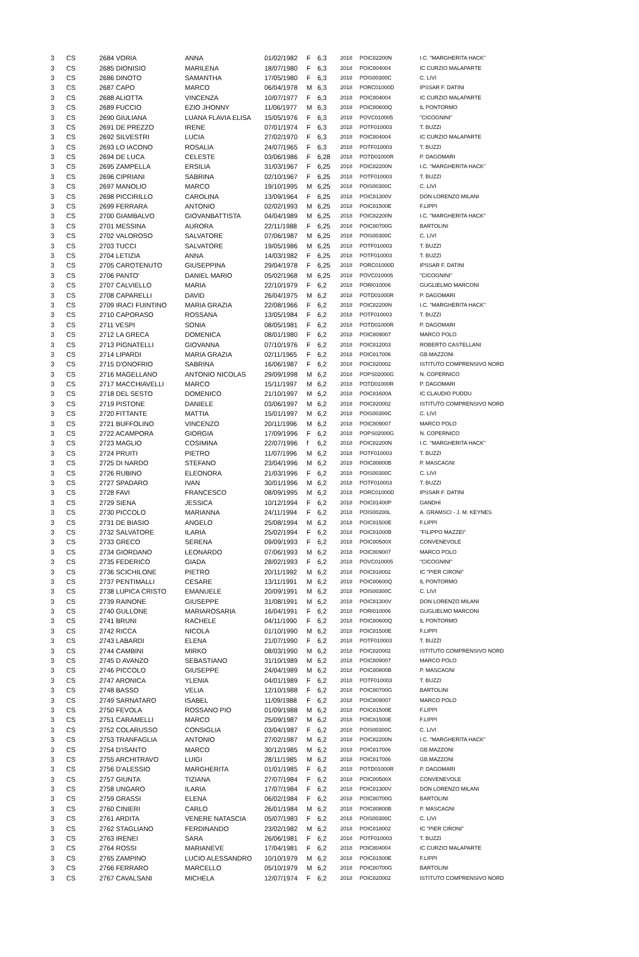| 3 | CS | 2684 VORIA | ANNA | 01/02/1982 | F | 6,3 | 2018 | POIC82200N | I.C. "MARGHERITA HACK" |
| 3 | CS | 2685 DIONISIO | MARILENA | 18/07/1980 | F | 6,3 | 2018 | POIC804004 | IC CURZIO MALAPARTE |
| 3 | CS | 2686 DINOTO | SAMANTHA | 17/05/1980 | F | 6,3 | 2018 | POIS00300C | C. LIVI |
| 3 | CS | 2687 CAPO | MARCO | 06/04/1978 | M | 6,3 | 2018 | PORC01000D | IPSSAR F. DATINI |
| 3 | CS | 2688 ALIOTTA | VINCENZA | 10/07/1977 | F | 6,3 | 2018 | POIC804004 | IC CURZIO MALAPARTE |
| 3 | CS | 2689 FUCCIO | EZIO JHONNY | 11/06/1977 | M | 6,3 | 2018 | POIC80600Q | IL PONTORMO |
| 3 | CS | 2690 GIULIANA | LUANA FLAVIA ELISA | 15/05/1976 | F | 6,3 | 2018 | POVC010005 | "CICOGNINI" |
| 3 | CS | 2691 DE PREZZO | IRENE | 07/01/1974 | F | 6,3 | 2018 | POTF010003 | T. BUZZI |
| 3 | CS | 2692 SILVESTRI | LUCIA | 27/02/1970 | F | 6,3 | 2018 | POIC804004 | IC CURZIO MALAPARTE |
| 3 | CS | 2693 LO IACONO | ROSALIA | 24/07/1965 | F | 6,3 | 2018 | POTF010003 | T. BUZZI |
| 3 | CS | 2694 DE LUCA | CELESTE | 03/06/1986 | F | 6,28 | 2018 | POTD01000R | P. DAGOMARI |
| 3 | CS | 2695 ZAMPELLA | ERSILIA | 31/03/1967 | F | 6,25 | 2018 | POIC82200N | I.C. "MARGHERITA HACK" |
| 3 | CS | 2696 CIPRIANI | SABRINA | 02/10/1967 | F | 6,25 | 2018 | POTF010003 | T. BUZZI |
| 3 | CS | 2697 MANOLIO | MARCO | 19/10/1995 | M | 6,25 | 2018 | POIS00300C | C. LIVI |
| 3 | CS | 2698 PICCIRILLO | CAROLINA | 13/09/1964 | F | 6,25 | 2018 | POIC81300V | DON LORENZO MILANI |
| 3 | CS | 2699 FERRARA | ANTONIO | 02/02/1993 | M | 6,25 | 2018 | POIC81500E | F.LIPPI |
| 3 | CS | 2700 GIAMBALVO | GIOVANBATTISTA | 04/04/1989 | M | 6,25 | 2018 | POIC82200N | I.C. "MARGHERITA HACK" |
| 3 | CS | 2701 MESSINA | AURORA | 22/11/1988 | F | 6,25 | 2018 | POIC80700G | BARTOLINI |
| 3 | CS | 2702 VALOROSO | SALVATORE | 07/06/1987 | M | 6,25 | 2018 | POIS00300C | C. LIVI |
| 3 | CS | 2703 TUCCI | SALVATORE | 19/05/1986 | M | 6,25 | 2018 | POTF010003 | T. BUZZI |
| 3 | CS | 2704 LETIZIA | ANNA | 14/03/1982 | F | 6,25 | 2018 | POTF010003 | T. BUZZI |
| 3 | CS | 2705 CAROTENUTO | GIUSEPPINA | 29/04/1978 | F | 6,25 | 2018 | PORC01000D | IPSSAR F. DATINI |
| 3 | CS | 2706 PANTO' | DANIEL MARIO | 05/02/1968 | M | 6,25 | 2018 | POVC010005 | "CICOGNINI" |
| 3 | CS | 2707 CALVIELLO | MARIA | 22/10/1979 | F | 6,2 | 2018 | PORI010006 | GUGLIELMO MARCONI |
| 3 | CS | 2708 CAPARELLI | DAVID | 26/04/1975 | M | 6,2 | 2018 | POTD01000R | P. DAGOMARI |
| 3 | CS | 2709 IRACI FUINTINO | MARIA GRAZIA | 22/08/1966 | F | 6,2 | 2018 | POIC82200N | I.C. "MARGHERITA HACK" |
| 3 | CS | 2710 CAPORASO | ROSSANA | 13/05/1984 | F | 6,2 | 2018 | POTF010003 | T. BUZZI |
| 3 | CS | 2711 VESPI | SONIA | 08/05/1981 | F | 6,2 | 2018 | POTD01000R | P. DAGOMARI |
| 3 | CS | 2712 LA GRECA | DOMENICA | 08/01/1980 | F | 6,2 | 2018 | POIC809007 | MARCO POLO |
| 3 | CS | 2713 PIGNATELLI | GIOVANNA | 07/10/1976 | F | 6,2 | 2018 | POIC812003 | ROBERTO CASTELLANI |
| 3 | CS | 2714 LIPARDI | MARIA GRAZIA | 02/11/1965 | F | 6,2 | 2018 | POIC817006 | GB.MAZZONI |
| 3 | CS | 2715 D'ONOFRIO | SABRINA | 16/06/1987 | F | 6,2 | 2018 | POIC820002 | ISTITUTO COMPRENSIVO NORD |
| 3 | CS | 2716 MAGELLANO | ANTONIO NICOLAS | 29/09/1998 | M | 6,2 | 2018 | POPS02000G | N. COPERNICO |
| 3 | CS | 2717 MACCHIAVELLI | MARCO | 15/11/1997 | M | 6,2 | 2018 | POTD01000R | P. DAGOMARI |
| 3 | CS | 2718 DEL SESTO | DOMENICO | 21/10/1997 | M | 6,2 | 2018 | POIC81600A | IC CLAUDIO PUDDU |
| 3 | CS | 2719 PISTONE | DANIELE | 03/06/1997 | M | 6,2 | 2018 | POIC820002 | ISTITUTO COMPRENSIVO NORD |
| 3 | CS | 2720 FITTANTE | MATTIA | 15/01/1997 | M | 6,2 | 2018 | POIS00300C | C. LIVI |
| 3 | CS | 2721 BUFFOLINO | VINCENZO | 20/11/1996 | M | 6,2 | 2018 | POIC809007 | MARCO POLO |
| 3 | CS | 2722 ACAMPORA | GIORGIA | 17/09/1996 | F | 6,2 | 2018 | POPS02000G | N. COPERNICO |
| 3 | CS | 2723 MAGLIO | COSIMINA | 22/07/1996 | f | 6,2 | 2018 | POIC82200N | I.C. "MARGHERITA HACK" |
| 3 | CS | 2724 PRUITI | PIETRO | 11/07/1996 | M | 6,2 | 2018 | POTF010003 | T. BUZZI |
| 3 | CS | 2725 DI NARDO | STEFANO | 23/04/1996 | M | 6,2 | 2018 | POIC80800B | P. MASCAGNI |
| 3 | CS | 2726 RUBINO | ELEONORA | 21/03/1996 | F | 6,2 | 2018 | POIS00300C | C. LIVI |
| 3 | CS | 2727 SPADARO | IVAN | 30/01/1996 | M | 6,2 | 2018 | POTF010003 | T. BUZZI |
| 3 | CS | 2728 FAVI | FRANCESCO | 08/09/1995 | M | 6,2 | 2018 | PORC01000D | IPSSAR F. DATINI |
| 3 | CS | 2729 SIENA | JESSICA | 10/12/1994 | F | 6,2 | 2018 | POIC81400P | GANDHI |
| 3 | CS | 2730 PICCOLO | MARIANNA | 24/11/1994 | F | 6,2 | 2018 | POIS00200L | A. GRAMSCI - J. M. KEYNES |
| 3 | CS | 2731 DE BIASIO | ANGELO | 25/08/1994 | M | 6,2 | 2018 | POIC81500E | F.LIPPI |
| 3 | CS | 2732 SALVATORE | ILARIA | 25/02/1994 | F | 6,2 | 2018 | POIC81000B | "FILIPPO MAZZEI" |
| 3 | CS | 2733 GRECO | SERENA | 09/09/1993 | F | 6,2 | 2018 | POIC80500X | CONVENEVOLE |
| 3 | CS | 2734 GIORDANO | LEONARDO | 07/06/1993 | M | 6,2 | 2018 | POIC809007 | MARCO POLO |
| 3 | CS | 2735 FEDERICO | GIADA | 28/02/1993 | F | 6,2 | 2018 | POVC010005 | "CICOGNINI" |
| 3 | CS | 2736 SCICHILONE | PIETRO | 20/11/1992 | M | 6,2 | 2018 | POIC818002 | IC "PIER CIRONI" |
| 3 | CS | 2737 PENTIMALLI | CESARE | 13/11/1991 | M | 6,2 | 2018 | POIC80600Q | IL PONTORMO |
| 3 | CS | 2738 LUPICA CRISTO | EMANUELE | 20/09/1991 | M | 6,2 | 2018 | POIS00300C | C. LIVI |
| 3 | CS | 2739 RAINONE | GIUSEPPE | 31/08/1991 | M | 6,2 | 2018 | POIC81300V | DON LORENZO MILANI |
| 3 | CS | 2740 GULLONE | MARIAROSARIA | 16/04/1991 | F | 6,2 | 2018 | PORI010006 | GUGLIELMO MARCONI |
| 3 | CS | 2741 BRUNI | RACHELE | 04/11/1990 | F | 6,2 | 2018 | POIC80600Q | IL PONTORMO |
| 3 | CS | 2742 RICCA | NICOLA | 01/10/1990 | M | 6,2 | 2018 | POIC81500E | F.LIPPI |
| 3 | CS | 2743 LABARDI | ELENA | 21/07/1990 | F | 6,2 | 2018 | POTF010003 | T. BUZZI |
| 3 | CS | 2744 CAMBINI | MIRKO | 08/03/1990 | M | 6,2 | 2018 | POIC820002 | ISTITUTO COMPRENSIVO NORD |
| 3 | CS | 2745 D AVANZO | SEBASTIANO | 31/10/1989 | M | 6,2 | 2018 | POIC809007 | MARCO POLO |
| 3 | CS | 2746 PICCOLO | GIUSEPPE | 24/04/1989 | M | 6,2 | 2018 | POIC80800B | P. MASCAGNI |
| 3 | CS | 2747 ARONICA | YLENIA | 04/01/1989 | F | 6,2 | 2018 | POTF010003 | T. BUZZI |
| 3 | CS | 2748 BASSO | VELIA | 12/10/1988 | F | 6,2 | 2018 | POIC80700G | BARTOLINI |
| 3 | CS | 2749 SARNATARO | ISABEL | 11/09/1988 | F | 6,2 | 2018 | POIC809007 | MARCO POLO |
| 3 | CS | 2750 FEVOLA | ROSSANO PIO | 01/09/1988 | M | 6,2 | 2018 | POIC81500E | F.LIPPI |
| 3 | CS | 2751 CARAMELLI | MARCO | 25/09/1987 | M | 6,2 | 2018 | POIC81500E | F.LIPPI |
| 3 | CS | 2752 COLARUSSO | CONSIGLIA | 03/04/1987 | F | 6,2 | 2018 | POIS00300C | C. LIVI |
| 3 | CS | 2753 TRANFAGLIA | ANTONIO | 27/02/1987 | M | 6,2 | 2018 | POIC82200N | I.C. "MARGHERITA HACK" |
| 3 | CS | 2754 D'ISANTO | MARCO | 30/12/1985 | M | 6,2 | 2018 | POIC817006 | GB.MAZZONI |
| 3 | CS | 2755 ARCHITRAVO | LUIGI | 28/11/1985 | M | 6,2 | 2018 | POIC817006 | GB.MAZZONI |
| 3 | CS | 2756 D'ALESSIO | MARGHERITA | 01/01/1985 | F | 6,2 | 2018 | POTD01000R | P. DAGOMARI |
| 3 | CS | 2757 GIUNTA | TIZIANA | 27/07/1984 | F | 6,2 | 2018 | POIC80500X | CONVENEVOLE |
| 3 | CS | 2758 UNGARO | ILARIA | 17/07/1984 | F | 6,2 | 2018 | POIC81300V | DON LORENZO MILANI |
| 3 | CS | 2759 GRASSI | ELENA | 06/02/1984 | F | 6,2 | 2018 | POIC80700G | BARTOLINI |
| 3 | CS | 2760 CINIERI | CARLO | 26/01/1984 | M | 6,2 | 2018 | POIC80800B | P. MASCAGNI |
| 3 | CS | 2761 ARDITA | VENERE NATASCIA | 05/07/1983 | F | 6,2 | 2018 | POIS00300C | C. LIVI |
| 3 | CS | 2762 STAGLIANO | FERDINANDO | 23/02/1982 | M | 6,2 | 2018 | POIC818002 | IC "PIER CIRONI" |
| 3 | CS | 2763 IRENEI | SARA | 26/06/1981 | F | 6,2 | 2018 | POTF010003 | T. BUZZI |
| 3 | CS | 2764 ROSSI | MARIANEVE | 17/04/1981 | F | 6,2 | 2018 | POIC804004 | IC CURZIO MALAPARTE |
| 3 | CS | 2765 ZAMPINO | LUCIO ALESSANDRO | 10/10/1979 | M | 6,2 | 2018 | POIC81500E | F.LIPPI |
| 3 | CS | 2766 FERRARO | MARCELLO | 05/10/1979 | M | 6,2 | 2018 | POIC80700G | BARTOLINI |
| 3 | CS | 2767 CAVALSANI | MICHELA | 12/07/1974 | F | 6,2 | 2018 | POIC820002 | ISTITUTO COMPRENSIVO NORD |